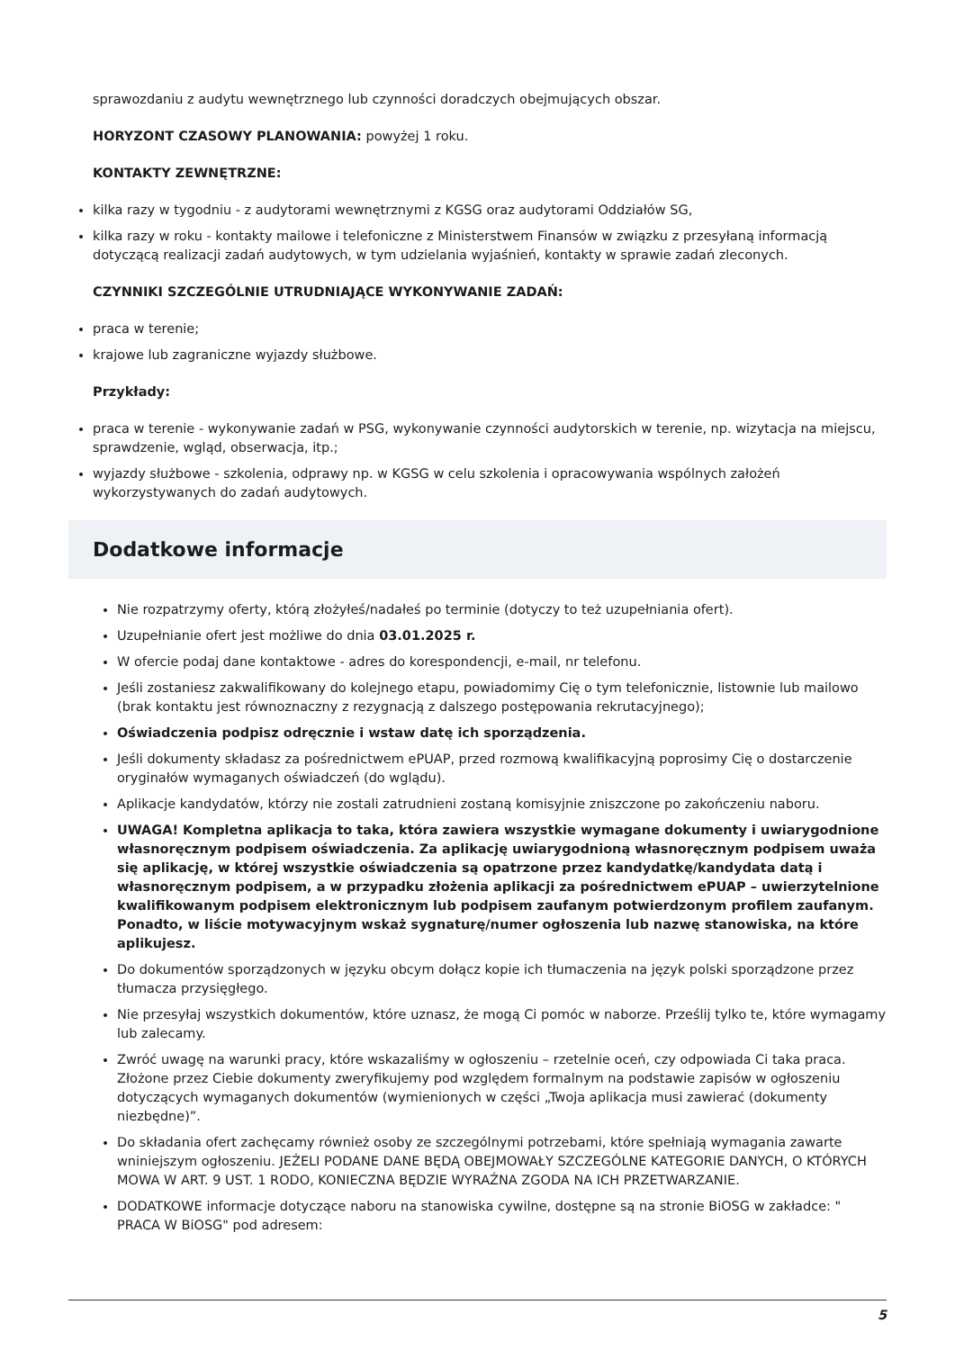sprawozdaniu z audytu wewnętrznego lub czynności doradczych obejmujących obszar.
HORYZONT CZASOWY PLANOWANIA: powyżej 1 roku.
KONTAKTY ZEWNĘTRZNE:
kilka razy w tygodniu - z audytorami wewnętrznymi z KGSG oraz audytorami Oddziałów SG,
kilka razy w roku - kontakty mailowe i telefoniczne z Ministerstwem Finansów w związku z przesyłaną informacją dotyczącą realizacji zadań audytowych, w tym udzielania wyjaśnień, kontakty w sprawie zadań zleconych.
CZYNNIKI SZCZEGÓLNIE UTRUDNIAJĄCE WYKONYWANIE ZADAŃ:
praca w terenie;
krajowe lub zagraniczne wyjazdy służbowe.
Przykłady:
praca w terenie - wykonywanie zadań w PSG, wykonywanie czynności audytorskich w terenie, np. wizytacja na miejscu, sprawdzenie, wgląd, obserwacja, itp.;
wyjazdy służbowe - szkolenia, odprawy np. w KGSG w celu szkolenia i opracowywania wspólnych założeń wykorzystywanych do zadań audytowych.
Dodatkowe informacje
Nie rozpatrzymy oferty, którą złożyłeś/nadałeś po terminie (dotyczy to też uzupełniania ofert).
Uzupełnianie ofert jest możliwe do dnia 03.01.2025 r.
W ofercie podaj dane kontaktowe - adres do korespondencji, e-mail, nr telefonu.
Jeśli zostaniesz zakwalifikowany do kolejnego etapu, powiadomimy Cię o tym telefonicznie, listownie lub mailowo (brak kontaktu jest równoznaczny z rezygnacją z dalszego postępowania rekrutacyjnego);
Oświadczenia podpisz odręcznie i wstaw datę ich sporządzenia.
Jeśli dokumenty składasz za pośrednictwem ePUAP, przed rozmową kwalifikacyjną poprosimy Cię o dostarczenie oryginałów wymaganych oświadczeń (do wglądu).
Aplikacje kandydatów, którzy nie zostali zatrudnieni zostaną komisyjnie zniszczone po zakończeniu naboru.
UWAGA! Kompletna aplikacja to taka, która zawiera wszystkie wymagane dokumenty i uwiarygodnione własnoręcznym podpisem oświadczenia. Za aplikację uwiarygodnioną własnoręcznym podpisem uważa się aplikację, w której wszystkie oświadczenia są opatrzone przez kandydatkę/kandydata datą i własnoręcznym podpisem, a w przypadku złożenia aplikacji za pośrednictwem ePUAP – uwierzytelnione kwalifikowanym podpisem elektronicznym lub podpisem zaufanym potwierdzonym profilem zaufanym. Ponadto, w liście motywacyjnym wskaż sygnaturę/numer ogłoszenia lub nazwę stanowiska, na które aplikujesz.
Do dokumentów sporządzonych w języku obcym dołącz kopie ich tłumaczenia na język polski sporządzone przez tłumacza przysięgłego.
Nie przesyłaj wszystkich dokumentów, które uznasz, że mogą Ci pomóc w naborze. Prześlij tylko te, które wymagamy lub zalecamy.
Zwróć uwagę na warunki pracy, które wskazaliśmy w ogłoszeniu – rzetelnie oceń, czy odpowiada Ci taka praca. Złożone przez Ciebie dokumenty zweryfikujemy pod względem formalnym na podstawie zapisów w ogłoszeniu dotyczących wymaganych dokumentów (wymienionych w części „Twoja aplikacja musi zawierać (dokumenty niezbędne)”.
Do składania ofert zachęcamy również osoby ze szczególnymi potrzebami, które spełniają wymagania zawarte wniniejszym ogłoszeniu. JEŻELI PODANE DANE BĘDĄ OBEJMOWAŁY SZCZEGÓLNE KATEGORIE DANYCH, O KTÓRYCH MOWA W ART. 9 UST. 1 RODO, KONIECZNA BĘDZIE WYRAŹNA ZGODA NA ICH PRZETWARZANIE.
DODATKOWE informacje dotyczące naboru na stanowiska cywilne, dostępne są na stronie BiOSG w zakładce: " PRACA W BiOSG" pod adresem:
5